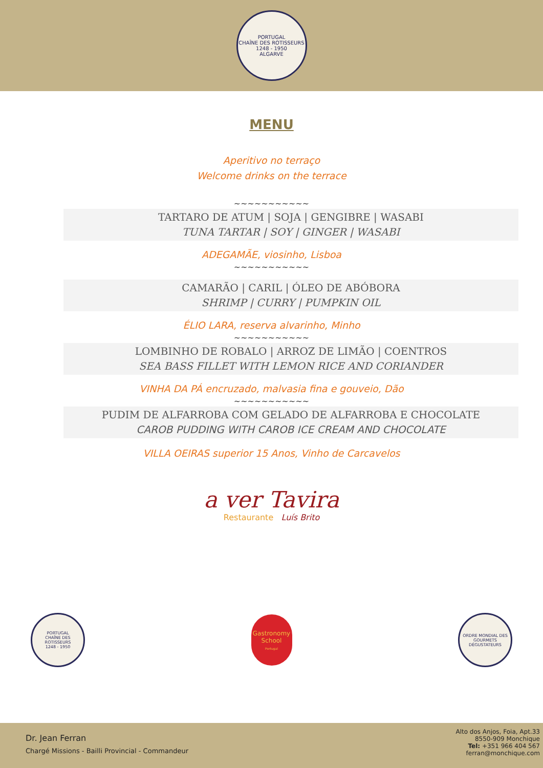PORTUGAL
CHAÎNE DES ROTISSEURS
1248 - 1950
ALGARVE
MENU
Aperitivo no terraço
Welcome drinks on the terrace
~~~~~~~~~~~
TARTARO DE ATUM | SOJA | GENGIBRE | WASABI
TUNA TARTAR | SOY | GINGER | WASABI
ADEGAMÃE, viosinho, Lisboa
~~~~~~~~~~~
CAMARÃO | CARIL | ÓLEO DE ABÓBORA
SHRIMP | CURRY | PUMPKIN OIL
ÉLIO LARA, reserva alvarinho, Minho
~~~~~~~~~~~
LOMBINHO DE ROBALO | ARROZ DE LIMÃO | COENTROS
SEA BASS FILLET WITH LEMON RICE AND CORIANDER
VINHA DA PÁ encruzado, malvasia fina e gouveio, Dão
~~~~~~~~~~~
PUDIM DE ALFARROBA COM GELADO DE ALFARROBA E CHOCOLATE
CAROB PUDDING WITH CAROB ICE CREAM AND CHOCOLATE
VILLA OEIRAS superior 15 Anos, Vinho de Carcavelos
a ver Tavira
Restaurante Luís Brito
PORTUGAL
CHAÎNE DES ROTISSEURS
1248 - 1950
Gastronomy
School
Portugal
ORDRE MONDIAL DES GOURMETS DÉGUSTATEURS
Dr. Jean Ferran
Chargé Missions - Bailli Provincial - Commandeur
Alto dos Anjos, Foia, Apt.33
8550-909 Monchique
Tel: +351 966 404 567
ferran@monchique.com